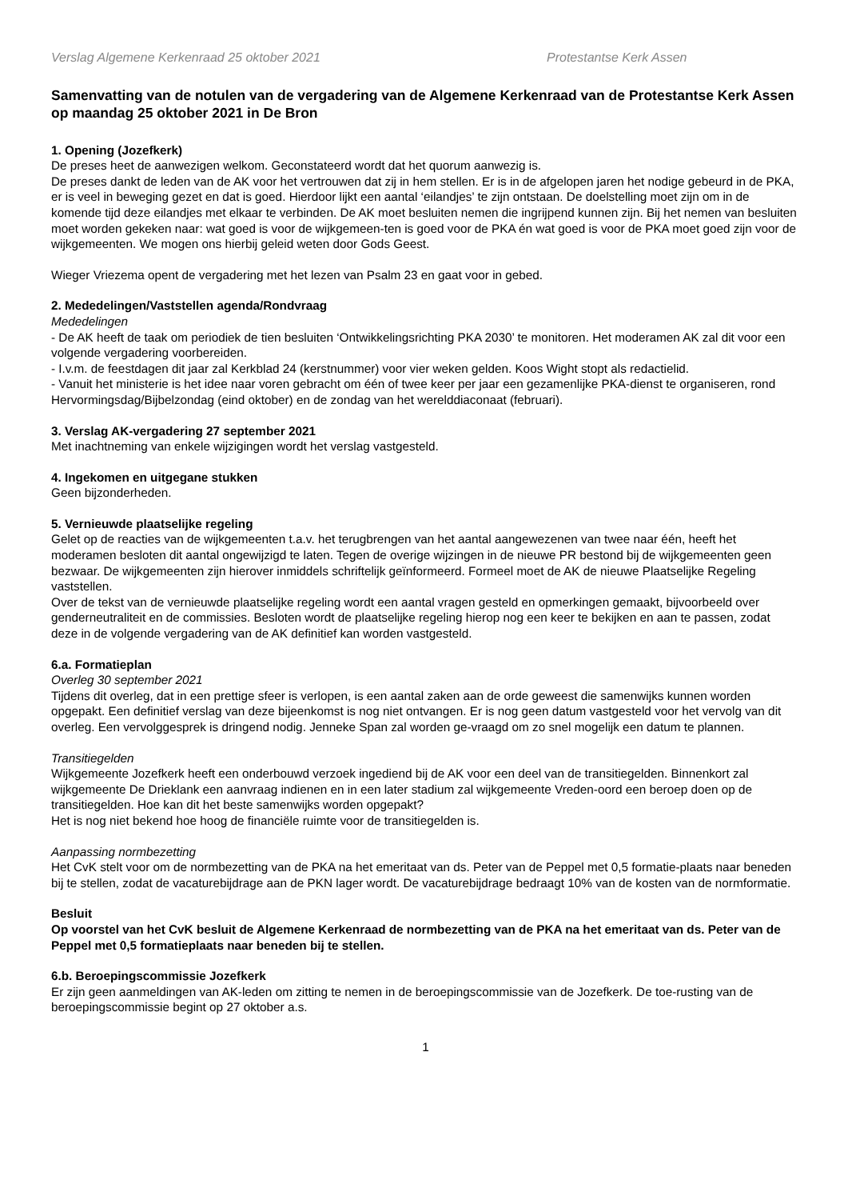Verslag Algemene Kerkenraad 25 oktober 2021 Protestantse Kerk Assen
Samenvatting van de notulen van de vergadering van de Algemene Kerkenraad van de Protestantse Kerk Assen op maandag 25 oktober 2021 in De Bron
1. Opening (Jozefkerk)
De preses heet de aanwezigen welkom. Geconstateerd wordt dat het quorum aanwezig is.
De preses dankt de leden van de AK voor het vertrouwen dat zij in hem stellen. Er is in de afgelopen jaren het nodige gebeurd in de PKA, er is veel in beweging gezet en dat is goed. Hierdoor lijkt een aantal ‘eilandjes’ te zijn ontstaan. De doelstelling moet zijn om in de komende tijd deze eilandjes met elkaar te verbinden. De AK moet besluiten nemen die ingrijpend kunnen zijn. Bij het nemen van besluiten moet worden gekeken naar: wat goed is voor de wijkgemeen-ten is goed voor de PKA én wat goed is voor de PKA moet goed zijn voor de wijkgemeenten. We mogen ons hierbij geleid weten door Gods Geest.
Wieger Vriezema opent de vergadering met het lezen van Psalm 23 en gaat voor in gebed.
2. Mededelingen/Vaststellen agenda/Rondvraag
Mededelingen
- De AK heeft de taak om periodiek de tien besluiten ‘Ontwikkelingsrichting PKA 2030’ te monitoren. Het moderamen AK zal dit voor een volgende vergadering voorbereiden.
- I.v.m. de feestdagen dit jaar zal Kerkblad 24 (kerstnummer) voor vier weken gelden. Koos Wight stopt als redactielid.
- Vanuit het ministerie is het idee naar voren gebracht om één of twee keer per jaar een gezamenlijke PKA-dienst te organiseren, rond Hervormingsdag/Bijbelzondag (eind oktober) en de zondag van het werelddiaconaat (februari).
3. Verslag AK-vergadering 27 september 2021
Met inachtneming van enkele wijzigingen wordt het verslag vastgesteld.
4. Ingekomen en uitgegane stukken
Geen bijzonderheden.
5. Vernieuwde plaatselijke regeling
Gelet op de reacties van de wijkgemeenten t.a.v. het terugbrengen van het aantal aangewezenen van twee naar één, heeft het moderamen besloten dit aantal ongewijzigd te laten. Tegen de overige wijzingen in de nieuwe PR bestond bij de wijkgemeenten geen bezwaar. De wijkgemeenten zijn hierover inmiddels schriftelijk geïnformeerd. Formeel moet de AK de nieuwe Plaatselijke Regeling vaststellen.
Over de tekst van de vernieuwde plaatselijke regeling wordt een aantal vragen gesteld en opmerkingen gemaakt, bijvoorbeeld over genderneutraliteit en de commissies. Besloten wordt de plaatselijke regeling hierop nog een keer te bekijken en aan te passen, zodat deze in de volgende vergadering van de AK definitief kan worden vastgesteld.
6.a. Formatieplan
Overleg 30 september 2021
Tijdens dit overleg, dat in een prettige sfeer is verlopen, is een aantal zaken aan de orde geweest die samenwijks kunnen worden opgepakt. Een definitief verslag van deze bijeenkomst is nog niet ontvangen. Er is nog geen datum vastgesteld voor het vervolg van dit overleg. Een vervolggesprek is dringend nodig. Jenneke Span zal worden ge-vraagd om zo snel mogelijk een datum te plannen.
Transitiegelden
Wijkgemeente Jozefkerk heeft een onderbouwd verzoek ingediend bij de AK voor een deel van de transitiegelden. Binnenkort zal wijkgemeente De Drieklank een aanvraag indienen en in een later stadium zal wijkgemeente Vreden-oord een beroep doen op de transitiegelden. Hoe kan dit het beste samenwijks worden opgepakt?
Het is nog niet bekend hoe hoog de financiële ruimte voor de transitiegelden is.
Aanpassing normbezetting
Het CvK stelt voor om de normbezetting van de PKA na het emeritaat van ds. Peter van de Peppel met 0,5 formatie-plaats naar beneden bij te stellen, zodat de vacaturebijdrage aan de PKN lager wordt. De vacaturebijdrage bedraagt 10% van de kosten van de normformatie.
Besluit
Op voorstel van het CvK besluit de Algemene Kerkenraad de normbezetting van de PKA na het emeritaat van ds. Peter van de Peppel met 0,5 formatieplaats naar beneden bij te stellen.
6.b. Beroepingscommissie Jozefkerk
Er zijn geen aanmeldingen van AK-leden om zitting te nemen in de beroepingscommissie van de Jozefkerk. De toe-rusting van de beroepingscommissie begint op 27 oktober a.s.
1